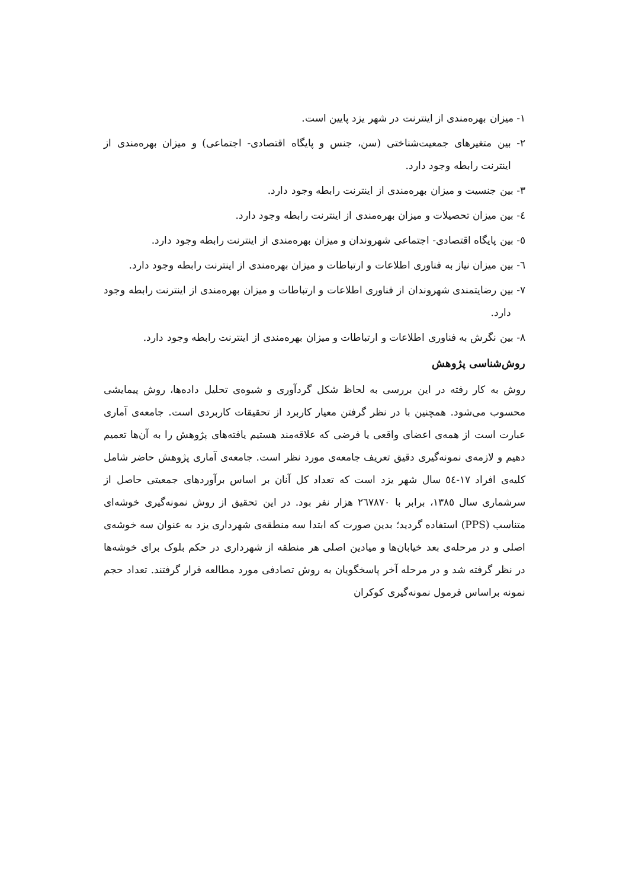۱- میزان بهره‌مندی از اینترنت در شهر یزد پایین است.
۲- بین متغیرهای جمعیت‌شناختی (سن، جنس و پایگاه اقتصادی- اجتماعی) و میزان بهره‌مندی از اینترنت رابطه وجود دارد.
۳- بین جنسیت و میزان بهره‌مندی از اینترنت رابطه وجود دارد.
٤- بین میزان تحصیلات و میزان بهره‌مندی از اینترنت رابطه وجود دارد.
٥- بین پایگاه اقتصادی- اجتماعی شهروندان و میزان بهره‌مندی از اینترنت رابطه وجود دارد.
٦- بین میزان نیاز به فناوری اطلاعات و ارتباطات و میزان بهره‌مندی از اینترنت رابطه وجود دارد.
۷- بین رضایتمندی شهروندان از فناوری اطلاعات و ارتباطات و میزان بهره‌مندی از اینترنت رابطه وجود دارد.
۸- بین نگرش به فناوری اطلاعات و ارتباطات و میزان بهره‌مندی از اینترنت رابطه وجود دارد.
روش‌شناسی پژوهش
روش به کار رفته در این بررسی به لحاظ شکل گردآوری و شیوه‌ی تحلیل داده‌ها، روش پیمایشی محسوب می‌شود. همچنین با در نظر گرفتن معیار کاربرد از تحقیقات کاربردی است. جامعه‌ی آماری عبارت است از همه‌ی اعضای واقعی یا فرضی که علاقه‌مند هستیم یافته‌های پژوهش را به آن‌ها تعمیم دهیم و لازمه‌ی نمونه‌گیری دقیق تعریف جامعه‌ی مورد نظر است. جامعه‌ی آماری پژوهش حاضر شامل کلیه‌ی افراد ۱۷-٥٤ سال شهر یزد است که تعداد کل آنان بر اساس برآوردهای جمعیتی حاصل از سرشماری سال ۱۳۸٥، برابر با ۲٦۷۸۷۰ هزار نفر بود. در این تحقیق از روش نمونه‌گیری خوشه‌ای متناسب (PPS) استفاده گردید؛ بدین صورت که ابتدا سه منطقه‌ی شهرداری یزد به عنوان سه خوشه‌ی اصلی و در مرحله‌ی بعد خیابان‌ها و میادین اصلی هر منطقه از شهرداری در حکم بلوک برای خوشه‌ها در نظر گرفته شد و در مرحله آخر پاسخگویان به روش تصادفی مورد مطالعه قرار گرفتند. تعداد حجم نمونه براساس فرمول نمونه‌گیری کوکران